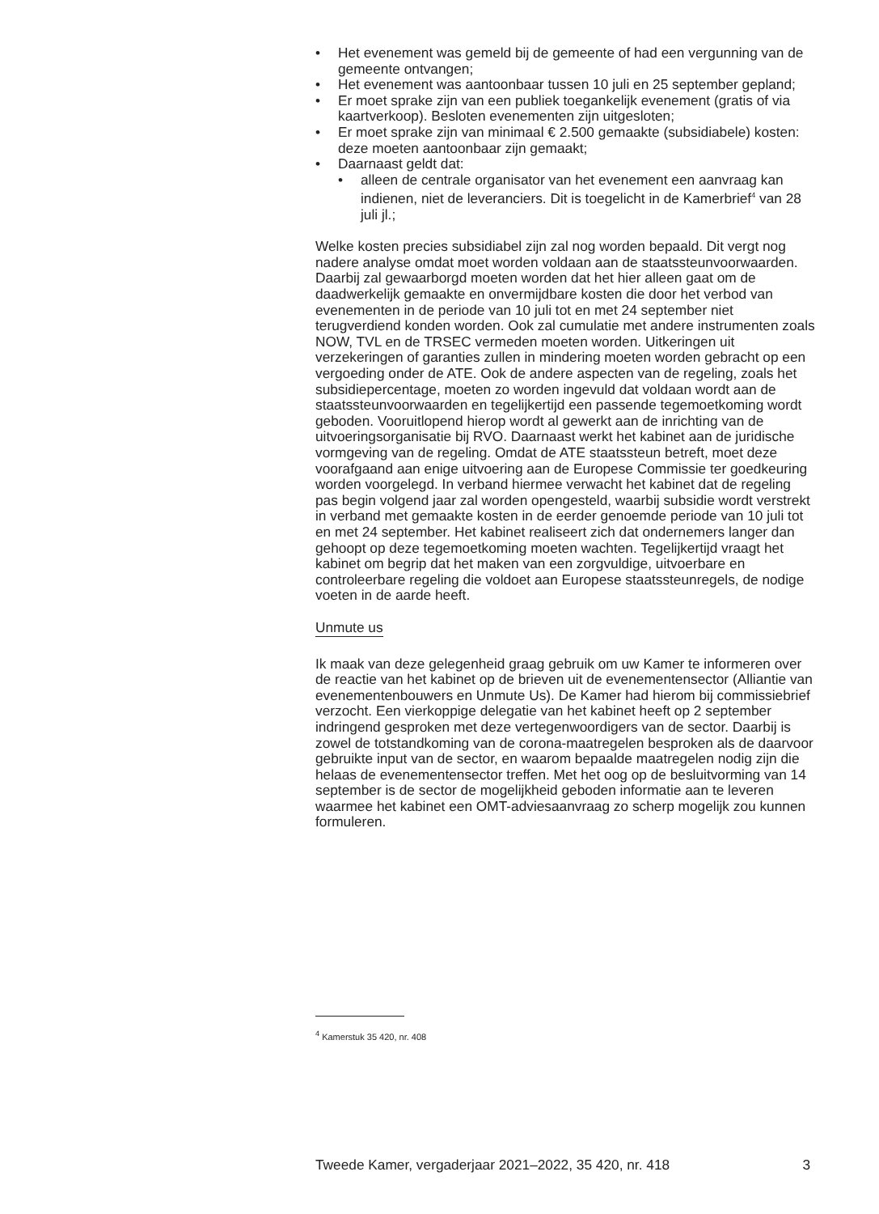• Het evenement was gemeld bij de gemeente of had een vergunning van de gemeente ontvangen;
• Het evenement was aantoonbaar tussen 10 juli en 25 september gepland;
• Er moet sprake zijn van een publiek toegankelijk evenement (gratis of via kaartverkoop). Besloten evenementen zijn uitgesloten;
• Er moet sprake zijn van minimaal € 2.500 gemaakte (subsidiabele) kosten: deze moeten aantoonbaar zijn gemaakt;
• Daarnaast geldt dat:
• alleen de centrale organisator van het evenement een aanvraag kan indienen, niet de leveranciers. Dit is toegelicht in de Kamerbrief<sup>4</sup> van 28 juli jl.;
Welke kosten precies subsidiabel zijn zal nog worden bepaald. Dit vergt nog nadere analyse omdat moet worden voldaan aan de staatssteunvoorwaarden. Daarbij zal gewaarborgd moeten worden dat het hier alleen gaat om de daadwerkelijk gemaakte en onvermijdbare kosten die door het verbod van evenementen in de periode van 10 juli tot en met 24 september niet terugverdiend konden worden. Ook zal cumulatie met andere instrumenten zoals NOW, TVL en de TRSEC vermeden moeten worden. Uitkeringen uit verzekeringen of garanties zullen in mindering moeten worden gebracht op een vergoeding onder de ATE. Ook de andere aspecten van de regeling, zoals het subsidiepercentage, moeten zo worden ingevuld dat voldaan wordt aan de staatssteunvoorwaarden en tegelijkertijd een passende tegemoetkoming wordt geboden. Vooruitlopend hierop wordt al gewerkt aan de inrichting van de uitvoeringsorganisatie bij RVO. Daarnaast werkt het kabinet aan de juridische vormgeving van de regeling. Omdat de ATE staatssteun betreft, moet deze voorafgaand aan enige uitvoering aan de Europese Commissie ter goedkeuring worden voorgelegd. In verband hiermee verwacht het kabinet dat de regeling pas begin volgend jaar zal worden opengesteld, waarbij subsidie wordt verstrekt in verband met gemaakte kosten in de eerder genoemde periode van 10 juli tot en met 24 september. Het kabinet realiseert zich dat ondernemers langer dan gehoopt op deze tegemoetkoming moeten wachten. Tegelijkertijd vraagt het kabinet om begrip dat het maken van een zorgvuldige, uitvoerbare en controleerbare regeling die voldoet aan Europese staatssteunregels, de nodige voeten in de aarde heeft.
Unmute us
Ik maak van deze gelegenheid graag gebruik om uw Kamer te informeren over de reactie van het kabinet op de brieven uit de evenementensector (Alliantie van evenementenbouwers en Unmute Us). De Kamer had hierom bij commissiebrief verzocht. Een vierkoppige delegatie van het kabinet heeft op 2 september indringend gesproken met deze vertegenwoordigers van de sector. Daarbij is zowel de totstandkoming van de corona-maatregelen besproken als de daarvoor gebruikte input van de sector, en waarom bepaalde maatregelen nodig zijn die helaas de evenementensector treffen. Met het oog op de besluitvorming van 14 september is de sector de mogelijkheid geboden informatie aan te leveren waarmee het kabinet een OMT-adviesaanvraag zo scherp mogelijk zou kunnen formuleren.
<sup>4</sup> Kamerstuk 35 420, nr. 408
Tweede Kamer, vergaderjaar 2021–2022, 35 420, nr. 418 3